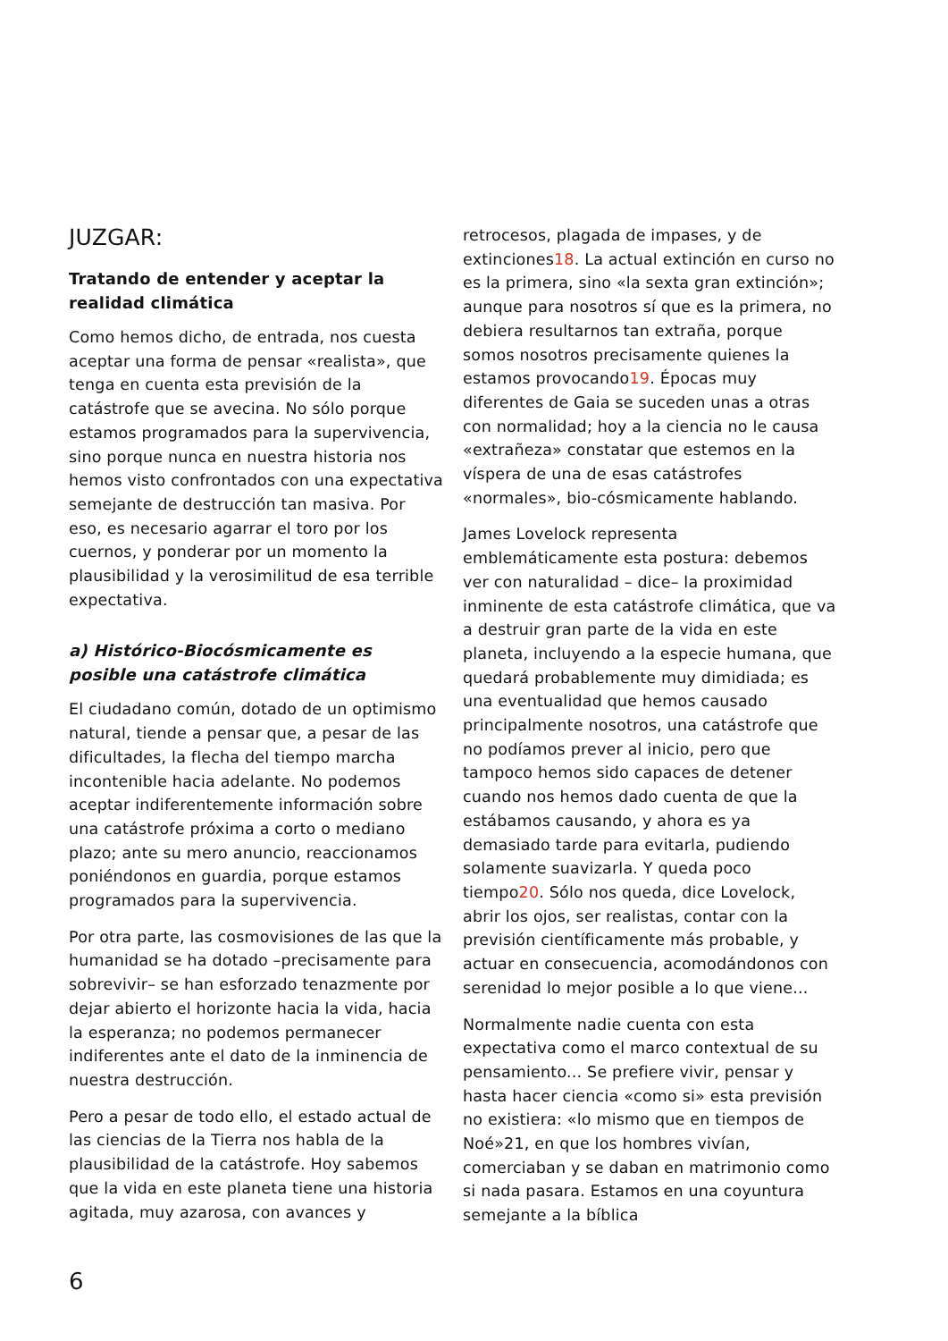JUZGAR:
Tratando de entender y aceptar la realidad climática
Como hemos dicho, de entrada, nos cuesta aceptar una forma de pensar «realista», que tenga en cuenta esta previsión de la catástrofe que se avecina. No sólo porque estamos programados para la supervivencia, sino porque nunca en nuestra historia nos hemos visto confrontados con una expectativa semejante de destrucción tan masiva. Por eso, es necesario agarrar el toro por los cuernos, y ponderar por un momento la plausibilidad y la verosimilitud de esa terrible expectativa.
a) Histórico-Biocósmicamente es posible una catástrofe climática
El ciudadano común, dotado de un optimismo natural, tiende a pensar que, a pesar de las dificultades, la flecha del tiempo marcha incontenible hacia adelante. No podemos aceptar indiferentemente información sobre una catástrofe próxima a corto o mediano plazo; ante su mero anuncio, reaccionamos poniéndonos en guardia, porque estamos programados para la supervivencia.
Por otra parte, las cosmovisiones de las que la humanidad se ha dotado –precisamente para sobrevivir– se han esforzado tenazmente por dejar abierto el horizonte hacia la vida, hacia la esperanza; no podemos permanecer indiferentes ante el dato de la inminencia de nuestra destrucción.
Pero a pesar de todo ello, el estado actual de las ciencias de la Tierra nos habla de la plausibilidad de la catástrofe. Hoy sabemos que la vida en este planeta tiene una historia agitada, muy azarosa, con avances y
retrocesos, plagada de impases, y de extinciones18. La actual extinción en curso no es la primera, sino «la sexta gran extinción»; aunque para nosotros sí que es la primera, no debiera resultarnos tan extraña, porque somos nosotros precisamente quienes la estamos provocando19. Épocas muy diferentes de Gaia se suceden unas a otras con normalidad; hoy a la ciencia no le causa «extrañeza» constatar que estemos en la víspera de una de esas catástrofes «normales», bio-cósmicamente hablando.
James Lovelock representa emblemáticamente esta postura: debemos ver con naturalidad – dice– la proximidad inminente de esta catástrofe climática, que va a destruir gran parte de la vida en este planeta, incluyendo a la especie humana, que quedará probablemente muy dimidiada; es una eventualidad que hemos causado principalmente nosotros, una catástrofe que no podíamos prever al inicio, pero que tampoco hemos sido capaces de detener cuando nos hemos dado cuenta de que la estábamos causando, y ahora es ya demasiado tarde para evitarla, pudiendo solamente suavizarla. Y queda poco tiempo20. Sólo nos queda, dice Lovelock, abrir los ojos, ser realistas, contar con la previsión científicamente más probable, y actuar en consecuencia, acomodándonos con serenidad lo mejor posible a lo que viene...
Normalmente nadie cuenta con esta expectativa como el marco contextual de su pensamiento... Se prefiere vivir, pensar y hasta hacer ciencia «como si» esta previsión no existiera: «lo mismo que en tiempos de Noé»21, en que los hombres vivían, comerciaban y se daban en matrimonio como si nada pasara. Estamos en una coyuntura semejante a la bíblica
6